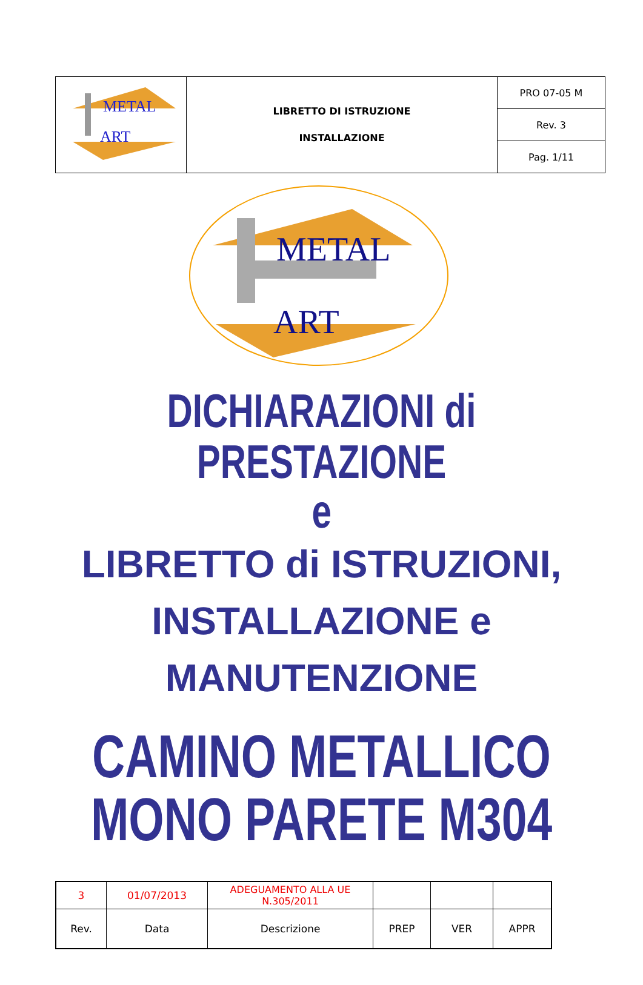| METAL ART | LIBRETTO DI ISTRUZIONE INSTALLAZIONE | PRO 07-05 M |
| | | Rev. 3 |
| | | Pag. 1/11 |
METAL
ART
DICHIARAZIONI di PRESTAZIONE
e
LIBRETTO di ISTRUZIONI,
INSTALLAZIONE e
MANUTENZIONE
CAMINO METALLICO
MONO PARETE M304
| 3 | 01/07/2013 | ADEGUAMENTO ALLA UE N.305/2011 | | | |
| Rev. | Data | Descrizione | PREP | VER | APPR |